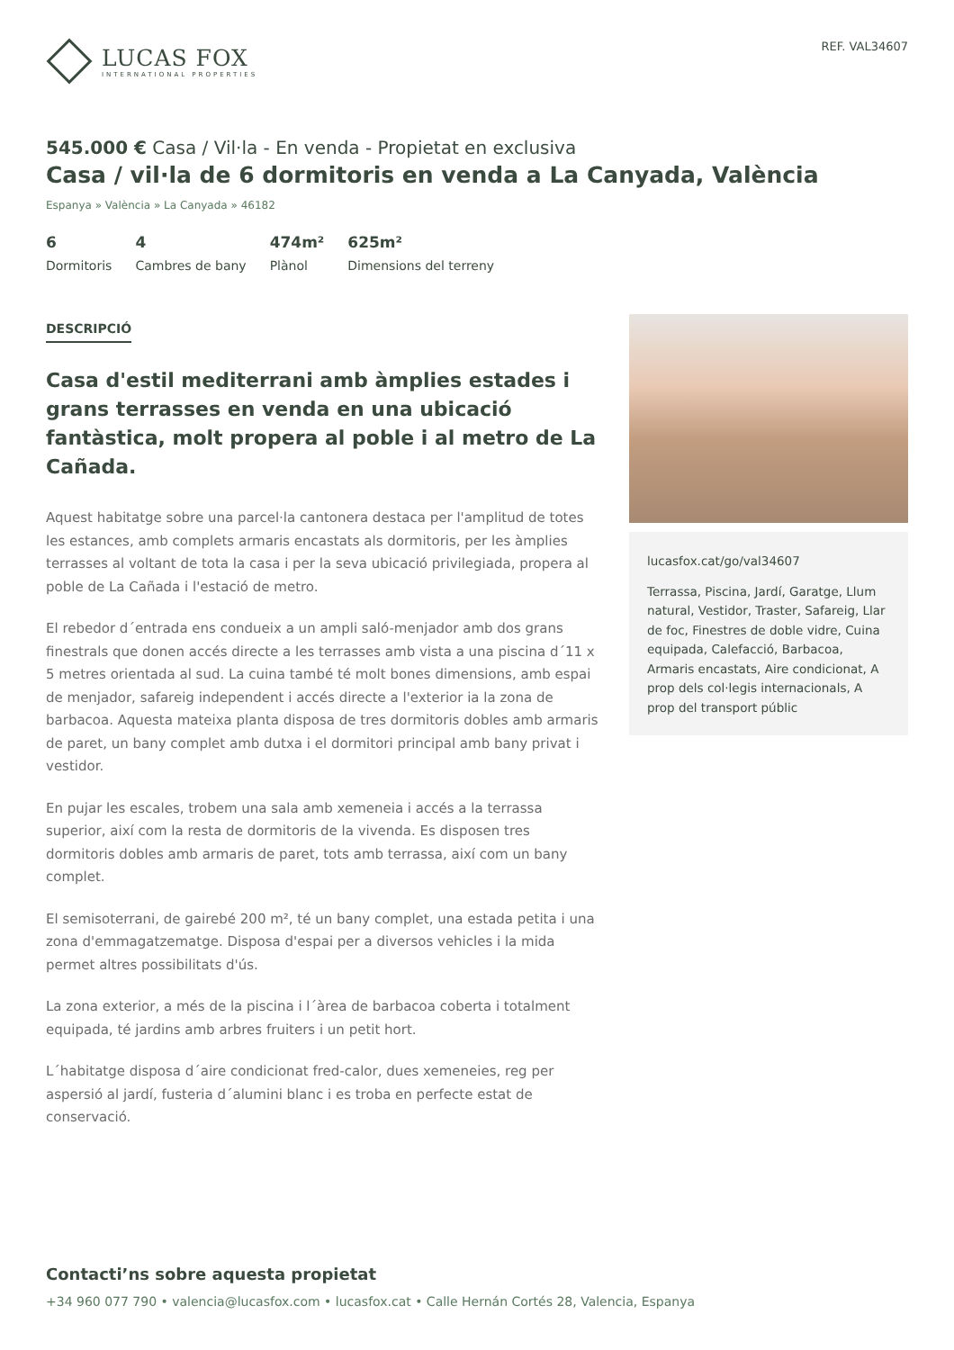LUCAS FOX
INTERNATIONAL PROPERTIES
REF. VAL34607
545.000 € Casa / Vil·la - En venda - Propietat en exclusiva
Casa / vil·la de 6 dormitoris en venda a La Canyada, València
Espanya » València » La Canyada » 46182
6
Dormitoris
4
Cambres de bany
474m²
Plànol
625m²
Dimensions del terreny
DESCRIPCIÓ
Casa d'estil mediterrani amb àmplies estades i grans terrasses en venda en una ubicació fantàstica, molt propera al poble i al metro de La Cañada.
Aquest habitatge sobre una parcel·la cantonera destaca per l'amplitud de totes les estances, amb complets armaris encastats als dormitoris, per les àmplies terrasses al voltant de tota la casa i per la seva ubicació privilegiada, propera al poble de La Cañada i l'estació de metro.
El rebedor d´entrada ens condueix a un ampli saló-menjador amb dos grans finestrals que donen accés directe a les terrasses amb vista a una piscina d´11 x 5 metres orientada al sud. La cuina també té molt bones dimensions, amb espai de menjador, safareig independent i accés directe a l'exterior ia la zona de barbacoa. Aquesta mateixa planta disposa de tres dormitoris dobles amb armaris de paret, un bany complet amb dutxa i el dormitori principal amb bany privat i vestidor.
En pujar les escales, trobem una sala amb xemeneia i accés a la terrassa superior, així com la resta de dormitoris de la vivenda. Es disposen tres dormitoris dobles amb armaris de paret, tots amb terrassa, així com un bany complet.
El semisoterrani, de gairebé 200 m², té un bany complet, una estada petita i una zona d'emmagatzematge. Disposa d'espai per a diversos vehicles i la mida permet altres possibilitats d'ús.
La zona exterior, a més de la piscina i l´àrea de barbacoa coberta i totalment equipada, té jardins amb arbres fruiters i un petit hort.
L´habitatge disposa d´aire condicionat fred-calor, dues xemeneies, reg per aspersió al jardí, fusteria d´alumini blanc i es troba en perfecte estat de conservació.
lucasfox.cat/go/val34607
Terrassa, Piscina, Jardí, Garatge, Llum natural, Vestidor, Traster, Safareig, Llar de foc, Finestres de doble vidre, Cuina equipada, Calefacció, Barbacoa, Armaris encastats, Aire condicionat, A prop dels col·legis internacionals, A prop del transport públic
Contacti’ns sobre aquesta propietat
+34 960 077 790 • valencia@lucasfox.com • lucasfox.cat • Calle Hernán Cortés 28, Valencia, Espanya